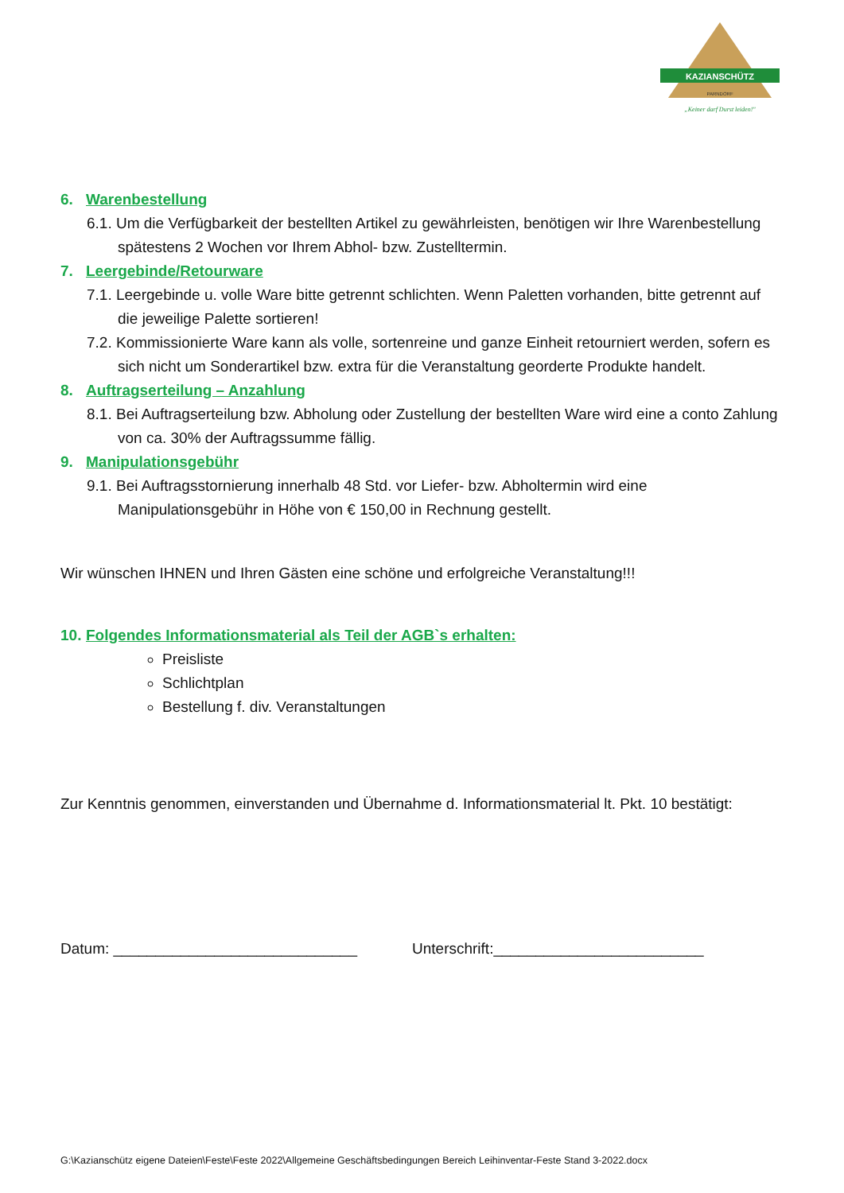KAZIANSCHÜTZ
PARNDORF
„Keiner darf Durst leiden!"
6. Warenbestellung
6.1. Um die Verfügbarkeit der bestellten Artikel zu gewährleisten, benötigen wir Ihre Warenbestellung spätestens 2 Wochen vor Ihrem Abhol- bzw. Zustelltermin.
7. Leergebinde/Retourware
7.1. Leergebinde u. volle Ware bitte getrennt schlichten. Wenn Paletten vorhanden, bitte getrennt auf die jeweilige Palette sortieren!
7.2. Kommissionierte Ware kann als volle, sortenreine und ganze Einheit retourniert werden, sofern es sich nicht um Sonderartikel bzw. extra für die Veranstaltung georderte Produkte handelt.
8. Auftragserteilung – Anzahlung
8.1. Bei Auftragserteilung bzw. Abholung oder Zustellung der bestellten Ware wird eine a conto Zahlung von ca. 30% der Auftragssumme fällig.
9. Manipulationsgebühr
9.1. Bei Auftragsstornierung innerhalb 48 Std. vor Liefer- bzw. Abholtermin wird eine Manipulationsgebühr in Höhe von € 150,00 in Rechnung gestellt.
Wir wünschen IHNEN und Ihren Gästen eine schöne und erfolgreiche Veranstaltung!!!
10. Folgendes Informationsmaterial als Teil der AGB`s erhalten:
Preisliste
Schlichtplan
Bestellung f. div. Veranstaltungen
Zur Kenntnis genommen, einverstanden und Übernahme d. Informationsmaterial lt. Pkt. 10 bestätigt:
Datum: _____________________________ Unterschrift:_________________________
G:\Kazianschütz eigene Dateien\Feste\Feste 2022\Allgemeine Geschäftsbedingungen Bereich Leihinventar-Feste Stand 3-2022.docx